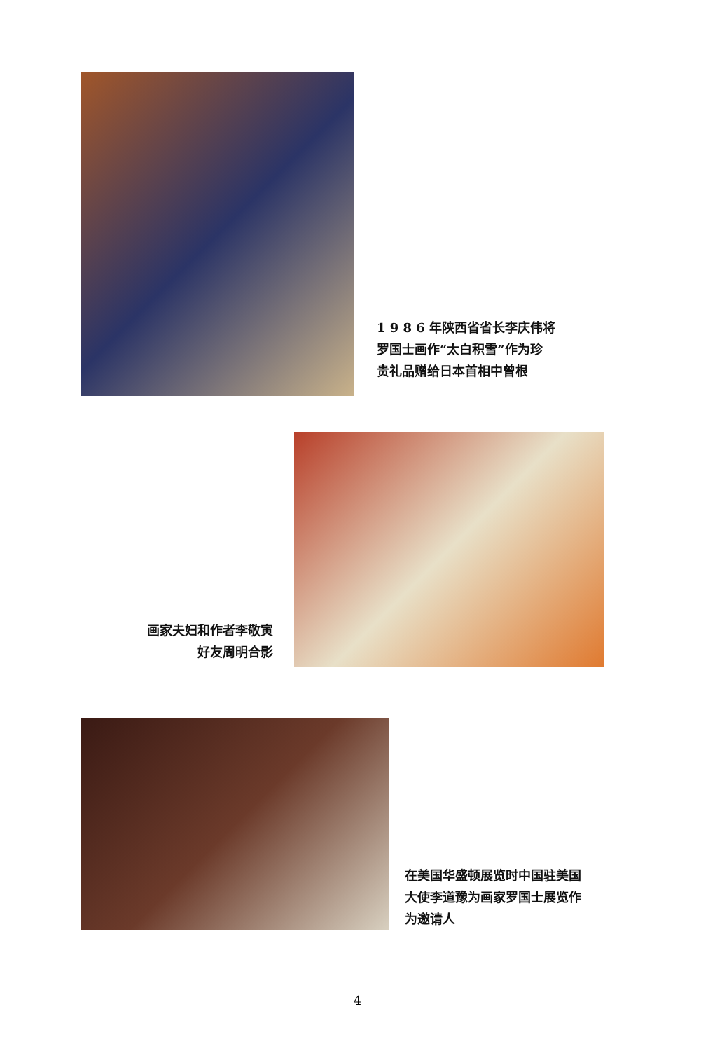1 9 8 6 年陕西省省长李庆伟将
罗国士画作“太白积雪”作为珍
贵礼品赠给日本首相中曾根
画家夫妇和作者李敬寅
好友周明合影
在美国华盛顿展览时中国驻美国
大使李道豫为画家罗国士展览作
为邀请人
4